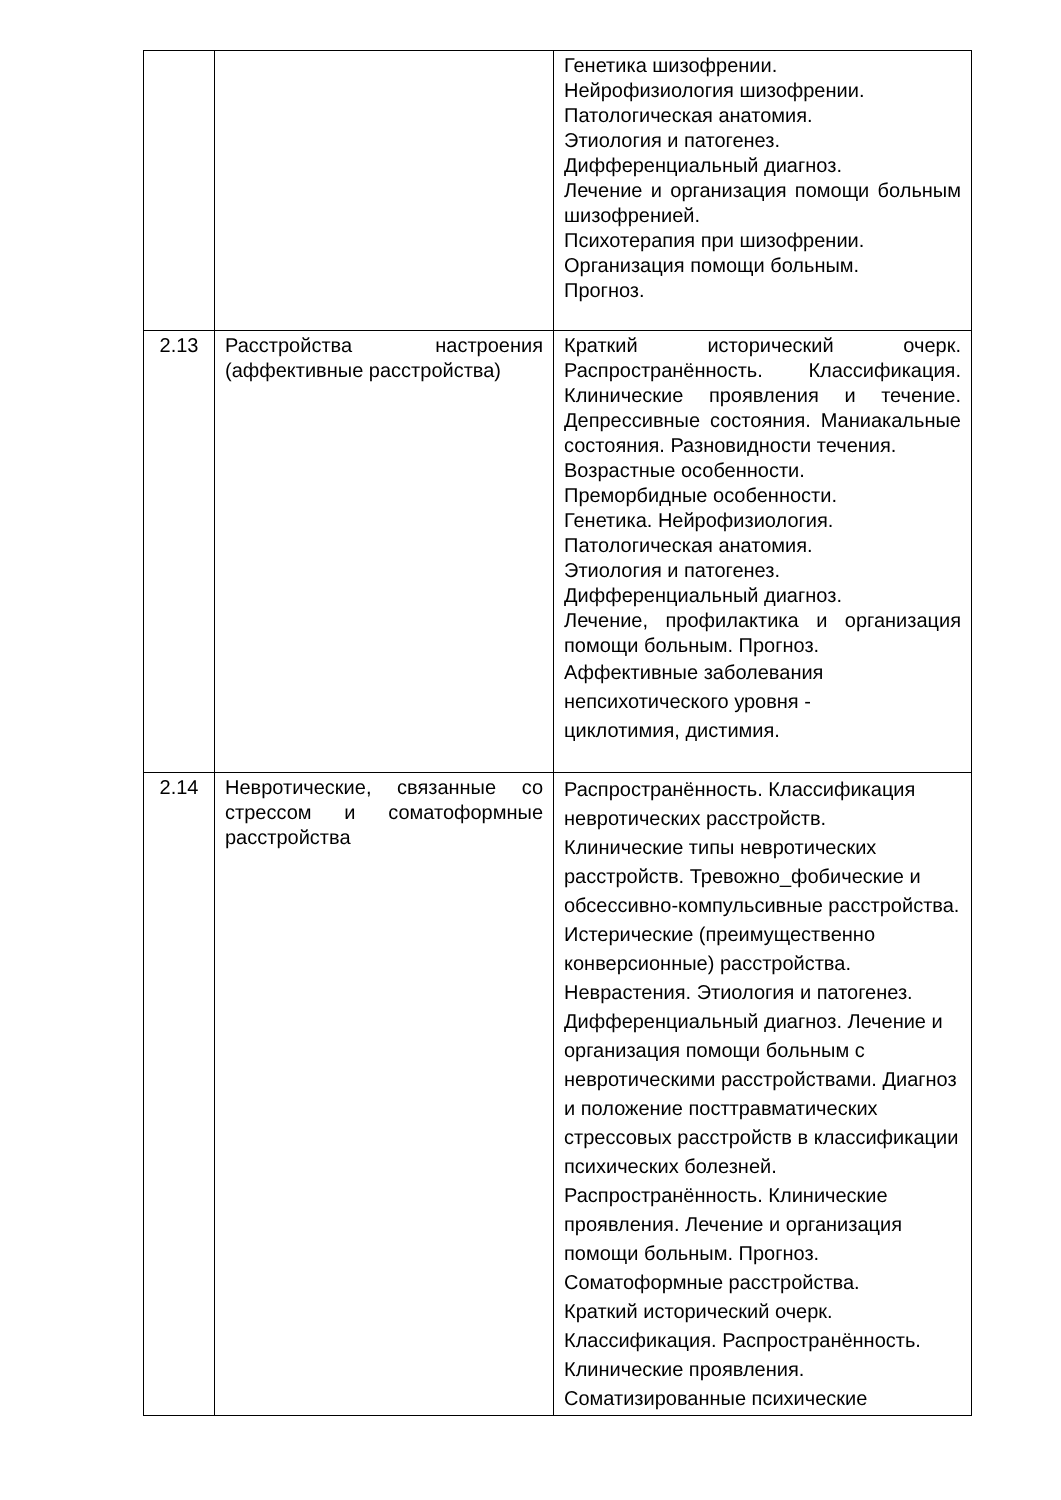| | | Генетика шизофрении. Нейрофизиология шизофрении. Патологическая анатомия. Этиология и патогенез. Дифференциальный диагноз. Лечение и организация помощи больным шизофренией. Психотерапия при шизофрении. Организация помощи больным. Прогноз. |
| 2.13 | Расстройства настроения (аффективные расстройства) | Краткий исторический очерк. Распространённость. Классификация. Клинические проявления и течение. Депрессивные состояния. Маниакальные состояния. Разновидности течения. Возрастные особенности. Преморбидные особенности. Генетика. Нейрофизиология. Патологическая анатомия. Этиология и патогенез. Дифференциальный диагноз. Лечение, профилактика и организация помощи больным. Прогноз. Аффективные заболевания непсихотического уровня - циклотимия, дистимия. |
| 2.14 | Невротические, связанные со стрессом и соматоформные расстройства | Распространённость. Классификация невротических расстройств. Клинические типы невротических расстройств. Тревожно_фобические и обсессивно-компульсивные расстройства. Истерические (преимущественно конверсионные) расстройства. Неврастения. Этиология и патогенез. Дифференциальный диагноз. Лечение и организация помощи больным с невротическими расстройствами. Диагноз и положение посттравматических стрессовых расстройств в классификации психических болезней. Распространённость. Клинические проявления. Лечение и организация помощи больным. Прогноз. Соматоформные расстройства. Краткий исторический очерк. Классификация. Распространённость. Клинические проявления. Соматизированные психические |